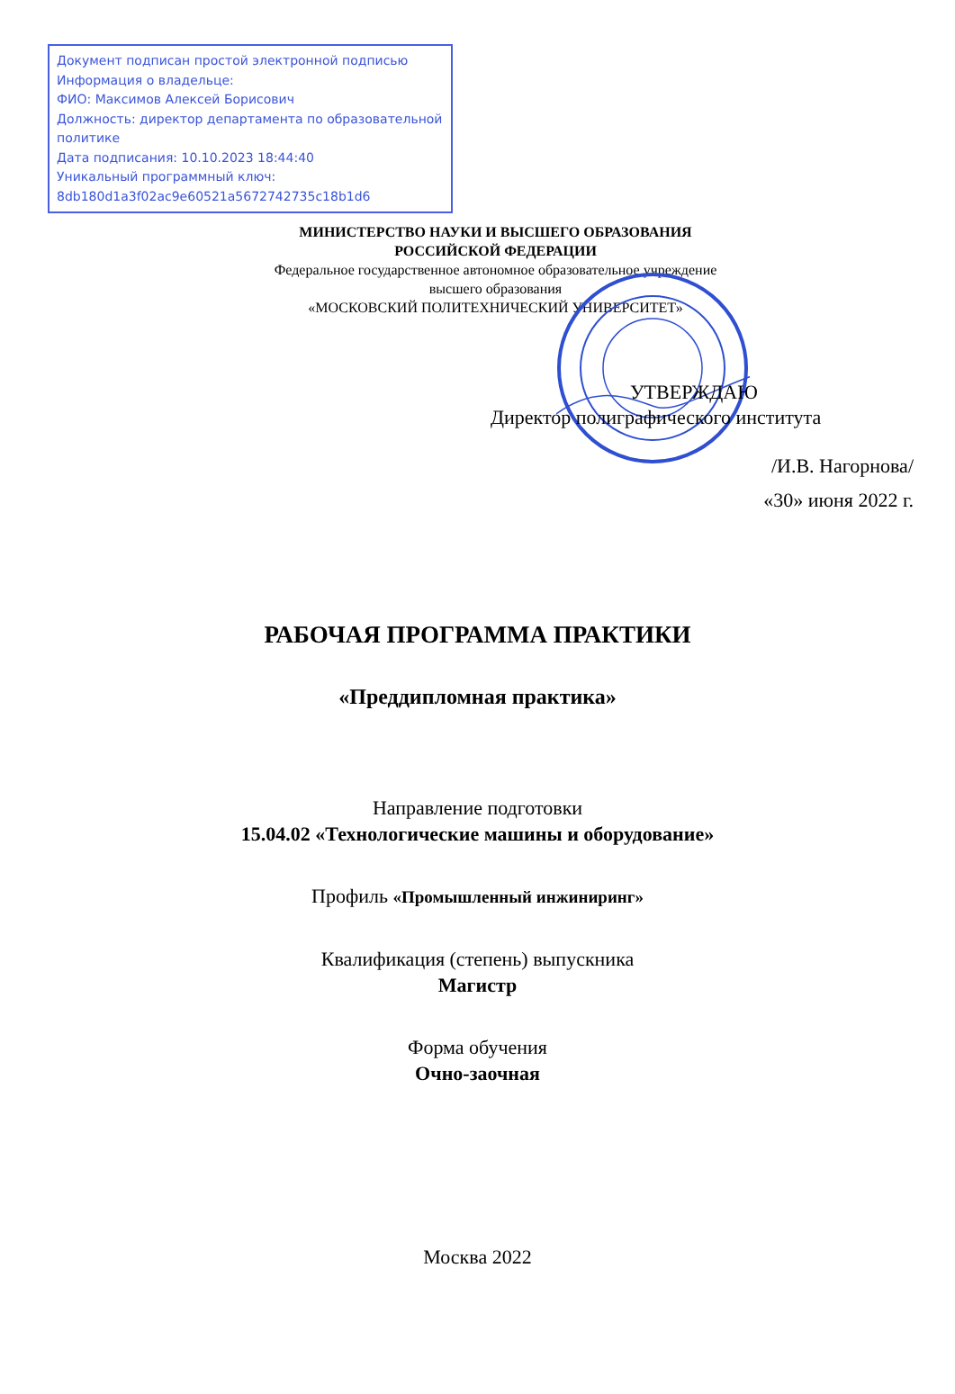Документ подписан простой электронной подписью
Информация о владельце:
ФИО: Максимов Алексей Борисович
Должность: директор департамента по образовательной политике
Дата подписания: 10.10.2023 18:44:40
Уникальный программный ключ:
8db180d1a3f02ac9e60521a5672742735c18b1d6
МИНИСТЕРСТВО НАУКИ И ВЫСШЕГО ОБРАЗОВАНИЯ
РОССИЙСКОЙ ФЕДЕРАЦИИ
Федеральное государственное автономное образовательное учреждение
высшего образования
«МОСКОВСКИЙ ПОЛИТЕХНИЧЕСКИЙ УНИВЕРСИТЕТ»
УТВЕРЖДАЮ
Директор полиграфического института
/И.В. Нагорнова/
«30» июня 2022 г.
РАБОЧАЯ ПРОГРАММА ПРАКТИКИ
«Преддипломная практика»
Направление подготовки
15.04.02 «Технологические машины и оборудование»
Профиль «Промышленный инжиниринг»
Квалификация (степень) выпускника
Магистр
Форма обучения
Очно-заочная
Москва 2022